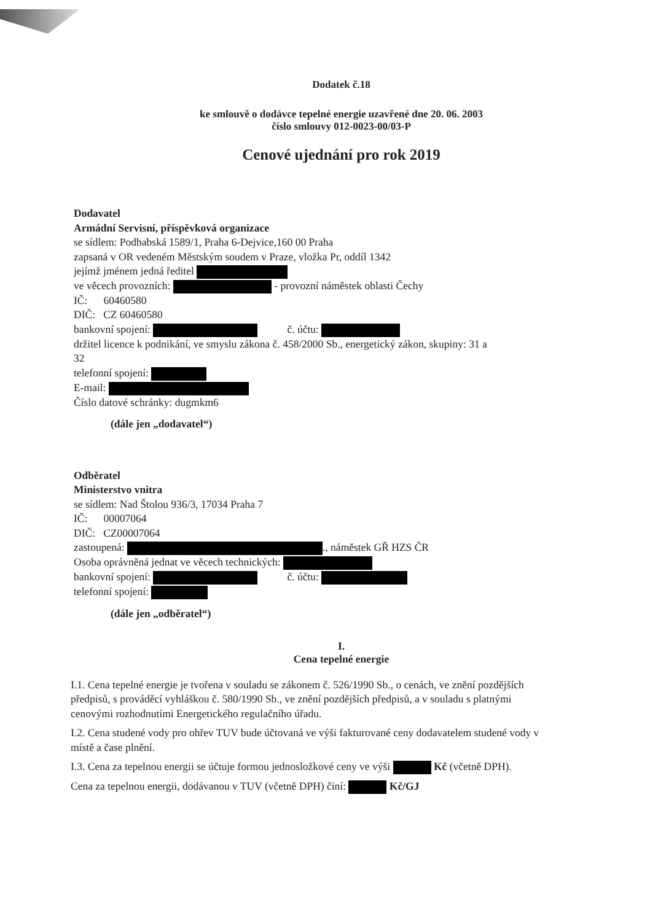Dodatek č.18
ke smlouvě o dodávce tepelné energie uzavřené dne 20. 06. 2003
číslo smlouvy 012-0023-00/03-P
Cenové ujednání pro rok 2019
Dodavatel
Armádní Servisní, příspěvková organizace
se sídlem: Podbabská 1589/1, Praha 6-Dejvice,160 00 Praha
zapsaná v OR vedeném Městským soudem v Praze, vložka Pr, oddíl 1342
jejímž jménem jedná ředitel
ve věcech provozních: - provozní náměstek oblasti Čechy
IČ: 60460580
DIČ: CZ 60460580
bankovní spojení: č. účtu:
držitel licence k podnikání, ve smyslu zákona č. 458/2000 Sb., energetický zákon, skupiny: 31 a
32
telefonní spojení:
E-mail:
Číslo datové schránky: dugmkm6
(dále jen „dodavatel“)
Odběratel
Ministerstvo vnitra
se sídlem: Nad Štolou 936/3, 17034 Praha 7
IČ: 00007064
DIČ: CZ00007064
zastoupená: ., náměstek GŘ HZS ČR
Osoba oprávněná jednat ve věcech technických:
bankovní spojení: č. účtu:
telefonní spojení:
(dále jen „odběratel“)
I.
Cena tepelné energie
I.1. Cena tepelné energie je tvořena v souladu se zákonem č. 526/1990 Sb., o cenách, ve znění pozdějších předpisů, s prováděcí vyhláškou č. 580/1990 Sb., ve znění pozdějších předpisů, a v souladu s platnými cenovými rozhodnutími Energetického regulačního úřadu.
I.2. Cena studené vody pro ohřev TUV bude účtovaná ve výši fakturované ceny dodavatelem studené vody v místě a čase plnění.
I.3. Cena za tepelnou energii se účtuje formou jednosložkové ceny ve výši Kč (včetně DPH).
Cena za tepelnou energii, dodávanou v TUV (včetně DPH) činí: Kč/GJ